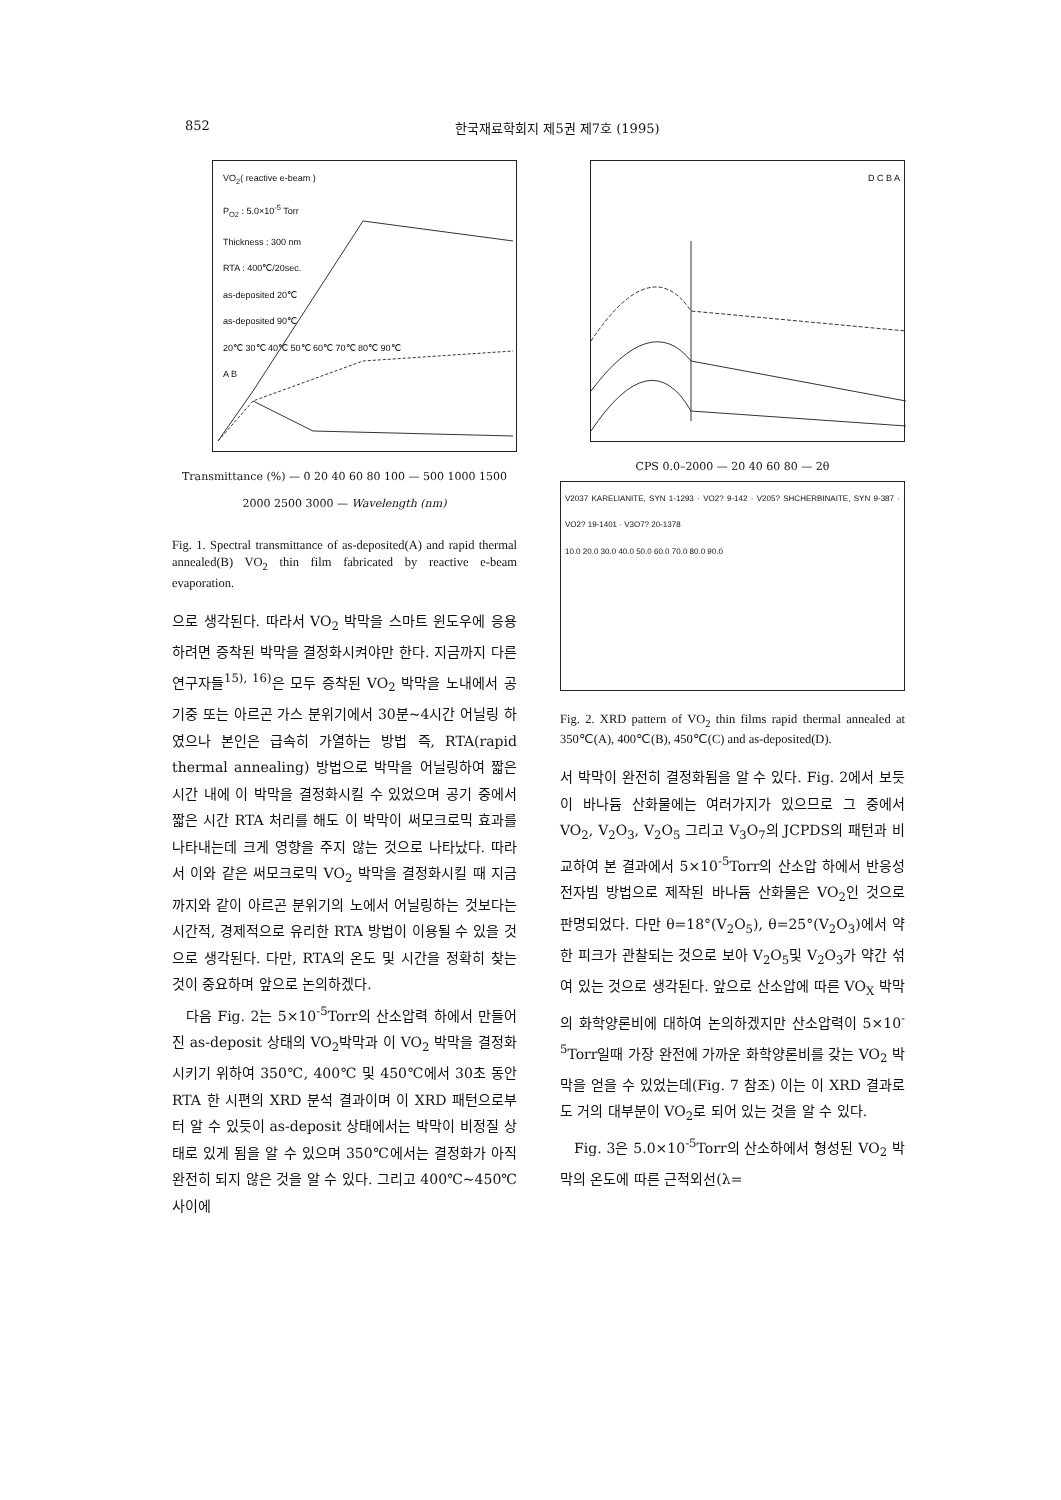852 한국재료학회지 제5권 제7호 (1995)
VO<sub>2</sub>( reactive e-beam )
P<sub>O2</sub> : 5.0×10<sup>-5</sup> Torr
Thickness : 300 nm
RTA : 400℃/20sec.
as-deposited 20℃
as-deposited 90℃
20℃ 30℃ 40℃ 50℃ 60℃ 70℃ 80℃ 90℃
A B
Transmittance (%) — 0 20 40 60 80 100 — 500 1000 1500 2000 2500 3000 — Wavelength (nm)
Fig. 1. Spectral transmittance of as-deposited(A) and rapid thermal annealed(B) VO<sub>2</sub> thin film fabricated by reactive e-beam evaporation.
으로 생각된다. 따라서 VO<sub>2</sub> 박막을 스마트 윈도우에 응용하려면 증착된 박막을 결정화시켜야만 한다. 지금까지 다른 연구자들<sup>15), 16)</sup>은 모두 증착된 VO<sub>2</sub> 박막을 노내에서 공기중 또는 아르곤 가스 분위기에서 30분~4시간 어닐링 하였으나 본인은 급속히 가열하는 방법 즉, RTA(rapid thermal annealing) 방법으로 박막을 어닐링하여 짧은 시간 내에 이 박막을 결정화시킬 수 있었으며 공기 중에서 짧은 시간 RTA 처리를 해도 이 박막이 써모크로믹 효과를 나타내는데 크게 영향을 주지 않는 것으로 나타났다. 따라서 이와 같은 써모크로믹 VO<sub>2</sub> 박막을 결정화시킬 때 지금까지와 같이 아르곤 분위기의 노에서 어닐링하는 것보다는 시간적, 경제적으로 유리한 RTA 방법이 이용될 수 있을 것으로 생각된다. 다만, RTA의 온도 및 시간을 정확히 찾는 것이 중요하며 앞으로 논의하겠다.
다음 Fig. 2는 5×10<sup>-5</sup>Torr의 산소압력 하에서 만들어진 as-deposit 상태의 VO<sub>2</sub>박막과 이 VO<sub>2</sub> 박막을 결정화시키기 위하여 350℃, 400℃ 및 450℃에서 30초 동안 RTA 한 시편의 XRD 분석 결과이며 이 XRD 패턴으로부터 알 수 있듯이 as-deposit 상태에서는 박막이 비정질 상태로 있게 됨을 알 수 있으며 350℃에서는 결정화가 아직 완전히 되지 않은 것을 알 수 있다. 그리고 400℃~450℃ 사이에
D C B A
CPS 0.0–2000 — 20 40 60 80 — 2θ
V2037 KARELIANITE, SYN 1-1293 · VO2? 9-142 · V205? SHCHERBINAITE, SYN 9-387 · VO2? 19-1401 · V3O7? 20-1378
10.0 20.0 30.0 40.0 50.0 60.0 70.0 80.0 90.0
Fig. 2. XRD pattern of VO<sub>2</sub> thin films rapid thermal annealed at 350℃(A), 400℃(B), 450℃(C) and as-deposited(D).
서 박막이 완전히 결정화됨을 알 수 있다. Fig. 2에서 보듯이 바나듐 산화물에는 여러가지가 있으므로 그 중에서 VO<sub>2</sub>, V<sub>2</sub>O<sub>3</sub>, V<sub>2</sub>O<sub>5</sub> 그리고 V<sub>3</sub>O<sub>7</sub>의 JCPDS의 패턴과 비교하여 본 결과에서 5×10<sup>-5</sup>Torr의 산소압 하에서 반응성 전자빔 방법으로 제작된 바나듐 산화물은 VO<sub>2</sub>인 것으로 판명되었다. 다만 θ=18°(V<sub>2</sub>O<sub>5</sub>), θ=25°(V<sub>2</sub>O<sub>3</sub>)에서 약한 피크가 관찰되는 것으로 보아 V<sub>2</sub>O<sub>5</sub>및 V<sub>2</sub>O<sub>3</sub>가 약간 섞여 있는 것으로 생각된다. 앞으로 산소압에 따른 VO<sub>X</sub> 박막의 화학양론비에 대하여 논의하겠지만 산소압력이 5×10<sup>-5</sup>Torr일때 가장 완전에 가까운 화학양론비를 갖는 VO<sub>2</sub> 박막을 얻을 수 있었는데(Fig. 7 참조) 이는 이 XRD 결과로도 거의 대부분이 VO<sub>2</sub>로 되어 있는 것을 알 수 있다.
Fig. 3은 5.0×10<sup>-5</sup>Torr의 산소하에서 형성된 VO<sub>2</sub> 박막의 온도에 따른 근적외선(λ=